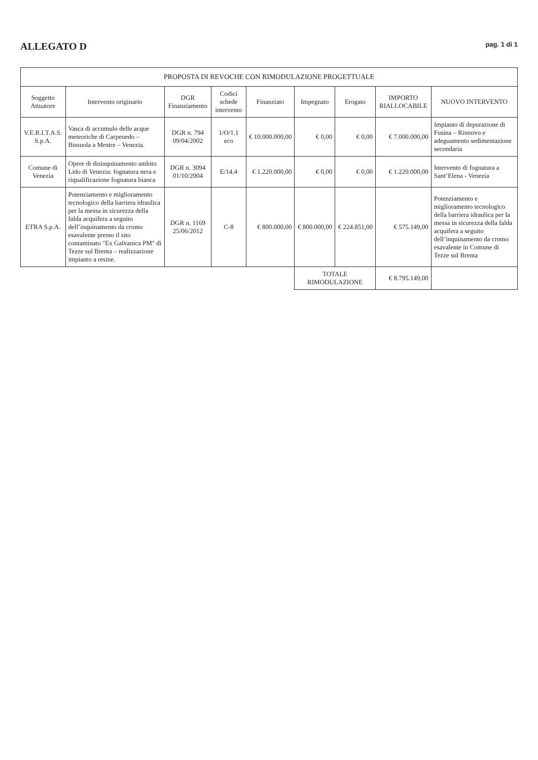ALLEGATO D
pag. 1 di 1
| PROPOSTA DI REVOCHE CON RIMODULAZIONE PROGETTUALE | | | | | | | | |
| --- | --- | --- | --- | --- | --- | --- | --- | --- |
| Soggetto Attuatore | Intervento originario | DGR Finanziamento | Codici schede intervento | Finanziato | Impegnato | Erogato | IMPORTO RIALLOCABILE | NUOVO INTERVENTO |
| V.E.R.I.T.A.S. S.p.A. | Vasca di accumulo delle acque meteoriche di Carpenedo – Bissuola a Mestre – Venezia. | DGR n. 794 09/04/2002 | 1/O/1.1 eco | € 10.000.000,00 | € 0,00 | € 0,00 | € 7.000.000,00 | Impianto di depurazione di Fusina – Rinnovo e adeguamento sedimentazione secondaria |
| Comune di Venezia | Opere di disinquinamento ambito Lido di Venezia: fognatura nera e riqualificazione fognatura bianca | DGR n. 3094 01/10/2004 | E/14.4 | € 1.220.000,00 | € 0,00 | € 0,00 | € 1.220.000,00 | Intervento di fognatura a Sant’Elena - Venezia |
| ETRA S.p.A. | Potenziamento e miglioramento tecnologico della barriera idraulica per la messa in sicurezza della falda acquifera a seguito dell’inquinamento da cromo esavalente presso il sito contaminato "Ex Galvanica PM" di Tezze sul Brenta – realizzazione impianto a resine. | DGR n. 1169 25/06/2012 | C-8 | € 800.000,00 | € 800.000,00 | € 224.851,00 | € 575.149,00 | Potenziamento e miglioramento tecnologico della barriera idraulica per la messa in sicurezza della falda acquifera a seguito dell’inquinamento da cromo esavalente in Comune di Tezze sul Brenta |
| | | | | | TOTALE RIMODULAZIONE | | € 8.795.149,00 | |